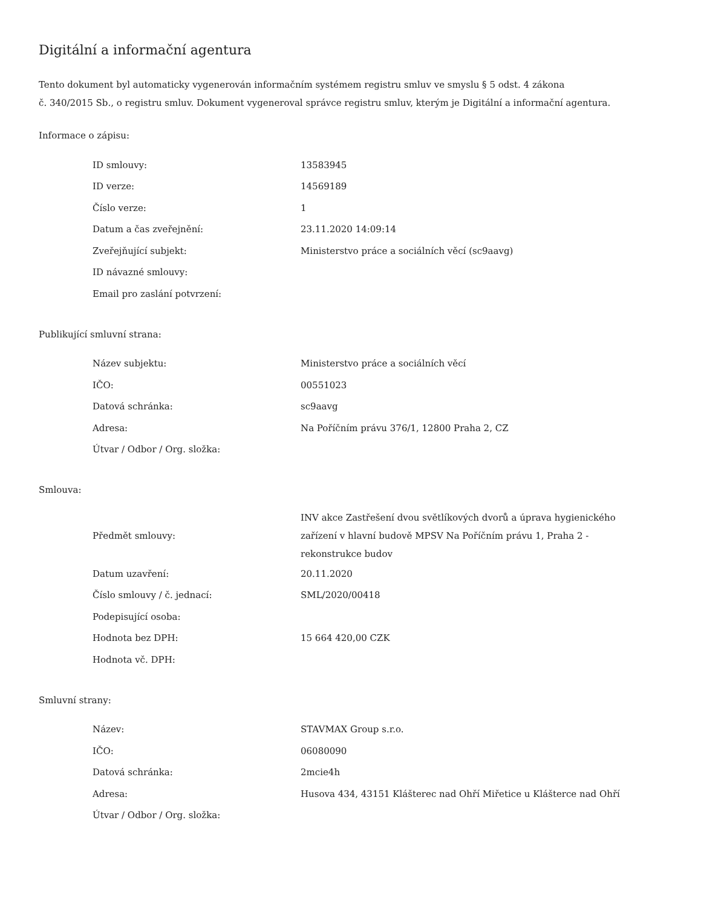Digitální a informační agentura
Tento dokument byl automaticky vygenerován informačním systémem registru smluv ve smyslu § 5 odst. 4 zákona
č. 340/2015 Sb., o registru smluv. Dokument vygeneroval správce registru smluv, kterým je Digitální a informační agentura.
Informace o zápisu:
| ID smlouvy: | 13583945 |
| ID verze: | 14569189 |
| Číslo verze: | 1 |
| Datum a čas zveřejnění: | 23.11.2020 14:09:14 |
| Zveřejňující subjekt: | Ministerstvo práce a sociálních věcí (sc9aavg) |
| ID návazné smlouvy: | |
| Email pro zaslání potvrzení: | |
Publikující smluvní strana:
| Název subjektu: | Ministerstvo práce a sociálních věcí |
| IČO: | 00551023 |
| Datová schránka: | sc9aavg |
| Adresa: | Na Poříčním právu 376/1, 12800 Praha 2, CZ |
| Útvar / Odbor / Org. složka: | |
Smlouva:
| Předmět smlouvy: | INV akce Zastřešení dvou světlíkových dvorů a úprava hygienického zařízení v hlavní budově MPSV Na Poříčním právu 1, Praha 2 - rekonstrukce budov |
| Datum uzavření: | 20.11.2020 |
| Číslo smlouvy / č. jednací: | SML/2020/00418 |
| Podepisující osoba: | |
| Hodnota bez DPH: | 15 664 420,00 CZK |
| Hodnota vč. DPH: | |
Smluvní strany:
| Název: | STAVMAX Group s.r.o. |
| IČO: | 06080090 |
| Datová schránka: | 2mcie4h |
| Adresa: | Husova 434, 43151 Klášterec nad Ohří Miřetice u Klášterce nad Ohří |
| Útvar / Odbor / Org. složka: | |